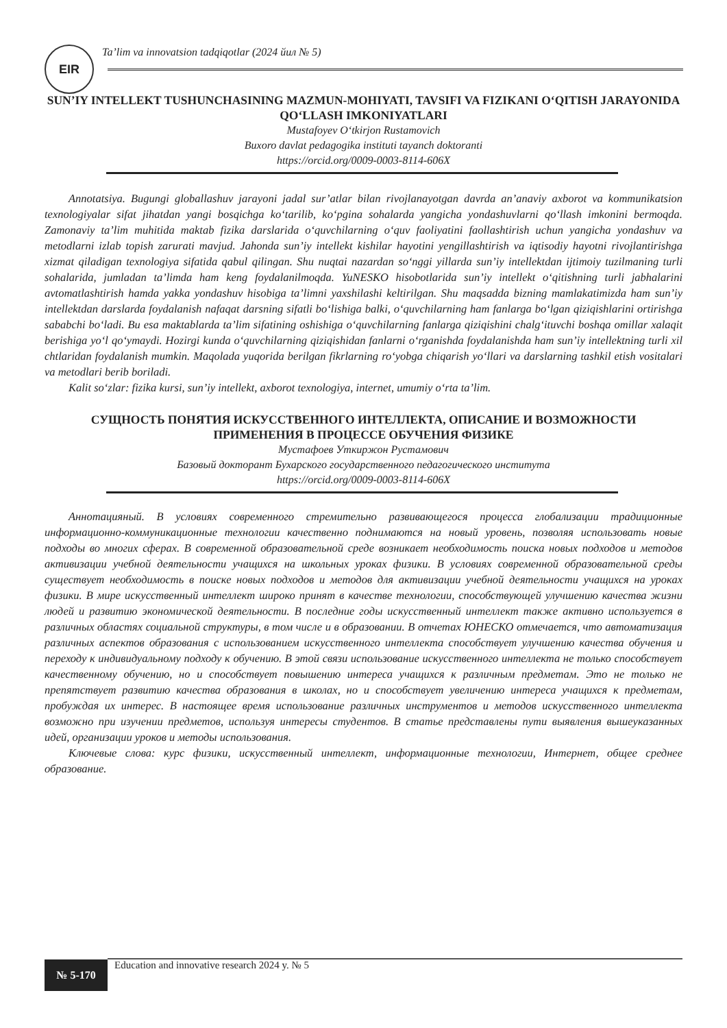EIR
Ta’lim va innovatsion tadqiqotlar (2024 йил № 5)
SUN’IY INTELLEKT TUSHUNCHASINING MAZMUN-MOHIYATI, TAVSIFI VA FIZIKANI O‘QITISH JARAYONIDA QO‘LLASH IMKONIYATLARI
Mustafoyev O‘tkirjon Rustamovich
Buxoro davlat pedagogika instituti tayanch doktoranti
https://orcid.org/0009-0003-8114-606X
Annotatsiya. Bugungi globallashuv jarayoni jadal sur’atlar bilan rivojlanayotgan davrda an’anaviy axborot va kommunikatsion texnologiyalar sifat jihatdan yangi bosqichga ko‘tarilib, ko‘pgina sohalarda yangicha yondashuvlarni qo‘llash imkonini bermoqda. Zamonaviy ta’lim muhitida maktab fizika darslarida o‘quvchilarning o‘quv faoliyatini faollashtirish uchun yangicha yondashuv va metodlarni izlab topish zarurati mavjud. Jahonda sun’iy intellekt kishilar hayotini yengillashtirish va iqtisodiy hayotni rivojlantirishga xizmat qiladigan texnologiya sifatida qabul qilingan. Shu nuqtai nazardan so‘nggi yillarda sun’iy intellektdan ijtimoiy tuzilmaning turli sohalarida, jumladan ta’limda ham keng foydalanilmoqda. YuNESKO hisobotlarida sun’iy intellekt o‘qitishning turli jabhalarini avtomatlashtirish hamda yakka yondashuv hisobiga ta’limni yaxshilashi keltirilgan. Shu maqsadda bizning mamlakatimizda ham sun’iy intellektdan darslarda foydalanish nafaqat darsning sifatli bo‘lishiga balki, o‘quvchilarning ham fanlarga bo‘lgan qiziqishlarini ortirishga sababchi bo‘ladi. Bu esa maktablarda ta’lim sifatining oshishiga o‘quvchilarning fanlarga qiziqishini chalg‘ituvchi boshqa omillar xalaqit berishiga yo‘l qo‘ymaydi. Hozirgi kunda o‘quvchilarning qiziqishidan fanlarni o‘rganishda foydalanishda ham sun’iy intellektning turli xil chtlaridan foydalanish mumkin. Maqolada yuqorida berilgan fikrlarning ro‘yobga chiqarish yo‘llari va darslarning tashkil etish vositalari va metodlari berib boriladi.
Kalit so‘zlar: fizika kursi, sun’iy intellekt, axborot texnologiya, internet, umumiy o‘rta ta’lim.
СУЩНОСТЬ ПОНЯТИЯ ИСКУССТВЕННОГО ИНТЕЛЛЕКТА, ОПИСАНИЕ И ВОЗМОЖНОСТИ ПРИМЕНЕНИЯ В ПРОЦЕССЕ ОБУЧЕНИЯ ФИЗИКЕ
Мустафоев Уткиржон Рустамович
Базовый докторант Бухарского государственного педагогического института
https://orcid.org/0009-0003-8114-606X
Аннотацияный. В условиях современного стремительно развивающегося процесса глобализации традиционные информационно-коммуникационные технологии качественно поднимаются на новый уровень, позволяя использовать новые подходы во многих сферах. В современной образовательной среде возникает необходимость поиска новых подходов и методов активизации учебной деятельности учащихся на школьных уроках физики. В условиях современной образовательной среды существует необходимость в поиске новых подходов и методов для активизации учебной деятельности учащихся на уроках физики. В мире искусственный интеллект широко принят в качестве технологии, способствующей улучшению качества жизни людей и развитию экономической деятельности. В последние годы искусственный интеллект также активно используется в различных областях социальной структуры, в том числе и в образовании. В отчетах ЮНЕСКО отмечается, что автоматизация различных аспектов образования с использованием искусственного интеллекта способствует улучшению качества обучения и переходу к индивидуальному подходу к обучению. В этой связи использование искусственного интеллекта не только способствует качественному обучению, но и способствует повышению интереса учащихся к различным предметам. Это не только не препятствует развитию качества образования в школах, но и способствует увеличению интереса учащихся к предметам, пробуждая их интерес. В настоящее время использование различных инструментов и методов искусственного интеллекта возможно при изучении предметов, используя интересы студентов. В статье представлены пути выявления вышеуказанных идей, организации уроков и методы использования.
Ключевые слова: курс физики, искусственный интеллект, информационные технологии, Интернет, общее среднее образование.
№ 5-170
Education and innovative research 2024 y. № 5